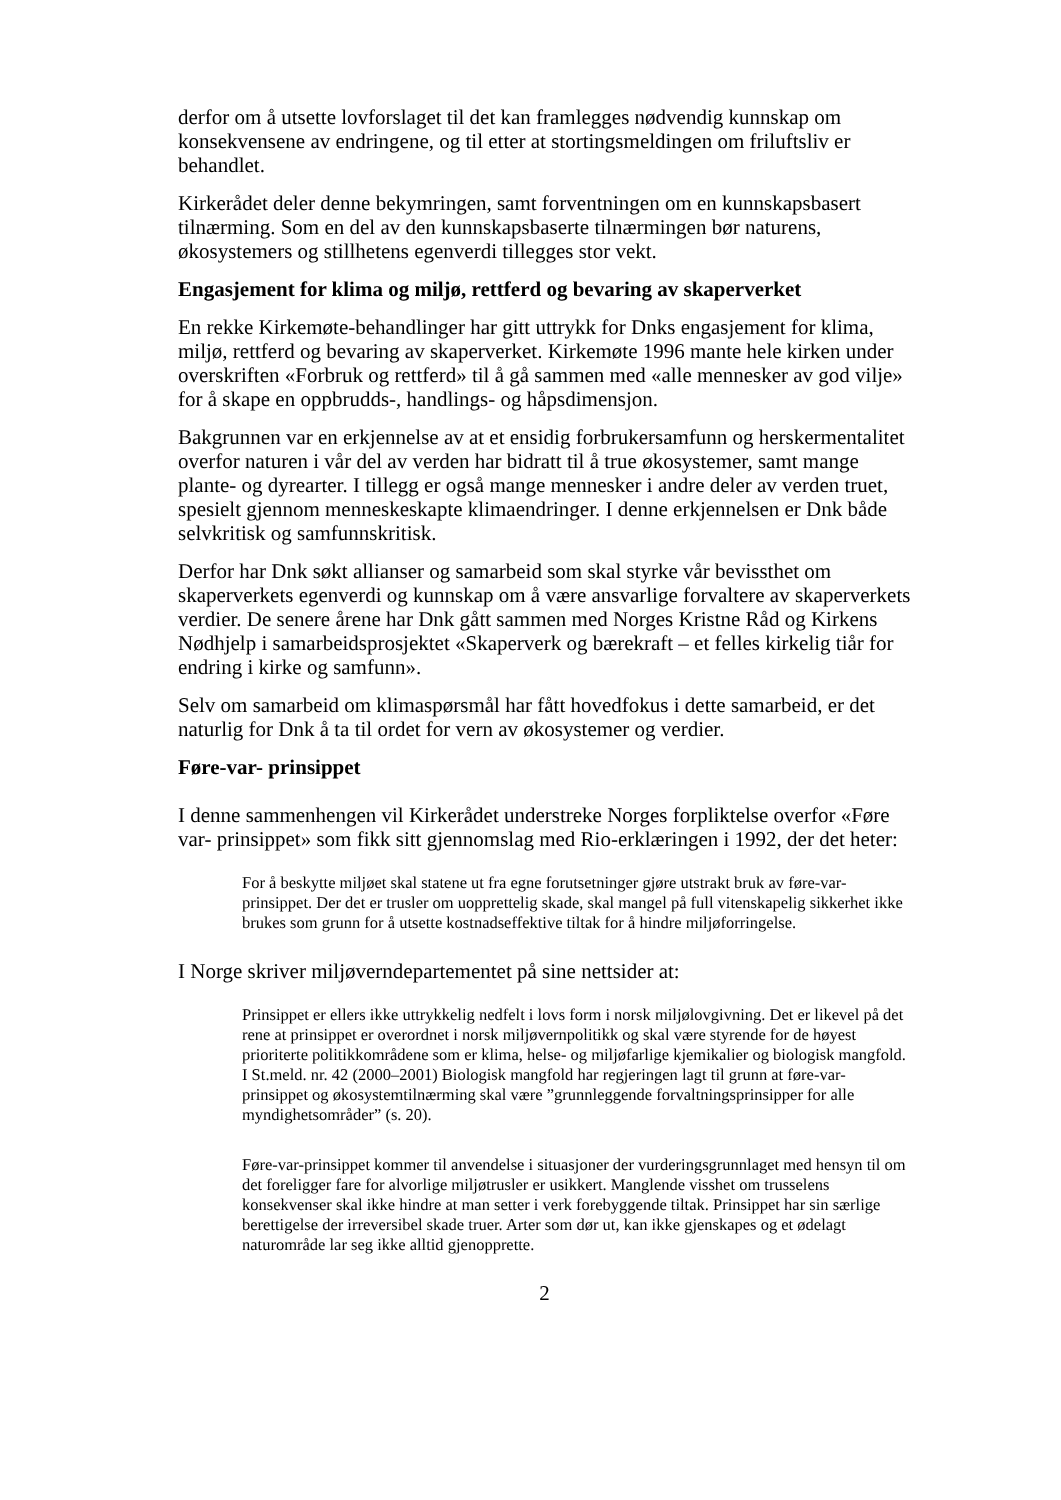derfor om å utsette lovforslaget til det kan framlegges nødvendig kunnskap om konsekvensene av endringene, og til etter at stortingsmeldingen om friluftsliv er behandlet.
Kirkerådet deler denne bekymringen, samt forventningen om en kunnskapsbasert tilnærming. Som en del av den kunnskapsbaserte tilnærmingen bør naturens, økosystemers og stillhetens egenverdi tillegges stor vekt.
Engasjement for klima og miljø, rettferd og bevaring av skaperverket
En rekke Kirkemøte-behandlinger har gitt uttrykk for Dnks engasjement for klima, miljø, rettferd og bevaring av skaperverket. Kirkemøte 1996 mante hele kirken under overskriften «Forbruk og rettferd» til å gå sammen med «alle mennesker av god vilje» for å skape en oppbrudds-, handlings- og håpsdimensjon.
Bakgrunnen var en erkjennelse av at et ensidig forbrukersamfunn og herskermentalitet overfor naturen i vår del av verden har bidratt til å true økosystemer, samt mange plante- og dyrearter. I tillegg er også mange mennesker i andre deler av verden truet, spesielt gjennom menneskeskapte klimaendringer. I denne erkjennelsen er Dnk både selvkritisk og samfunnskritisk.
Derfor har Dnk søkt allianser og samarbeid som skal styrke vår bevissthet om skaperverkets egenverdi og kunnskap om å være ansvarlige forvaltere av skaperverkets verdier. De senere årene har Dnk gått sammen med Norges Kristne Råd og Kirkens Nødhjelp i samarbeidsprosjektet «Skaperverk og bærekraft – et felles kirkelig tiår for endring i kirke og samfunn».
Selv om samarbeid om klimaspørsmål har fått hovedfokus i dette samarbeid, er det naturlig for Dnk å ta til ordet for vern av økosystemer og verdier.
Føre-var- prinsippet
I denne sammenhengen vil Kirkerådet understreke Norges forpliktelse overfor «Føre var- prinsippet» som fikk sitt gjennomslag med Rio-erklæringen i 1992, der det heter:
For å beskytte miljøet skal statene ut fra egne forutsetninger gjøre utstrakt bruk av føre-var-prinsippet. Der det er trusler om uopprettelig skade, skal mangel på full vitenskapelig sikkerhet ikke brukes som grunn for å utsette kostnadseffektive tiltak for å hindre miljøforringelse.
I Norge skriver miljøverndepartementet på sine nettsider at:
Prinsippet er ellers ikke uttrykkelig nedfelt i lovs form i norsk miljølovgivning. Det er likevel på det rene at prinsippet er overordnet i norsk miljøvernpolitikk og skal være styrende for de høyest prioriterte politikkområdene som er klima, helse- og miljøfarlige kjemikalier og biologisk mangfold. I St.meld. nr. 42 (2000–2001) Biologisk mangfold har regjeringen lagt til grunn at føre-var-prinsippet og økosystemtilnærming skal være ”grunnleggende forvaltningsprinsipper for alle myndighetsområder” (s. 20).
Føre-var-prinsippet kommer til anvendelse i situasjoner der vurderingsgrunnlaget med hensyn til om det foreligger fare for alvorlige miljøtrusler er usikkert. Manglende visshet om trusselens konsekvenser skal ikke hindre at man setter i verk forebyggende tiltak. Prinsippet har sin særlige berettigelse der irreversibel skade truer. Arter som dør ut, kan ikke gjenskapes og et ødelagt naturområde lar seg ikke alltid gjenopprette.
2